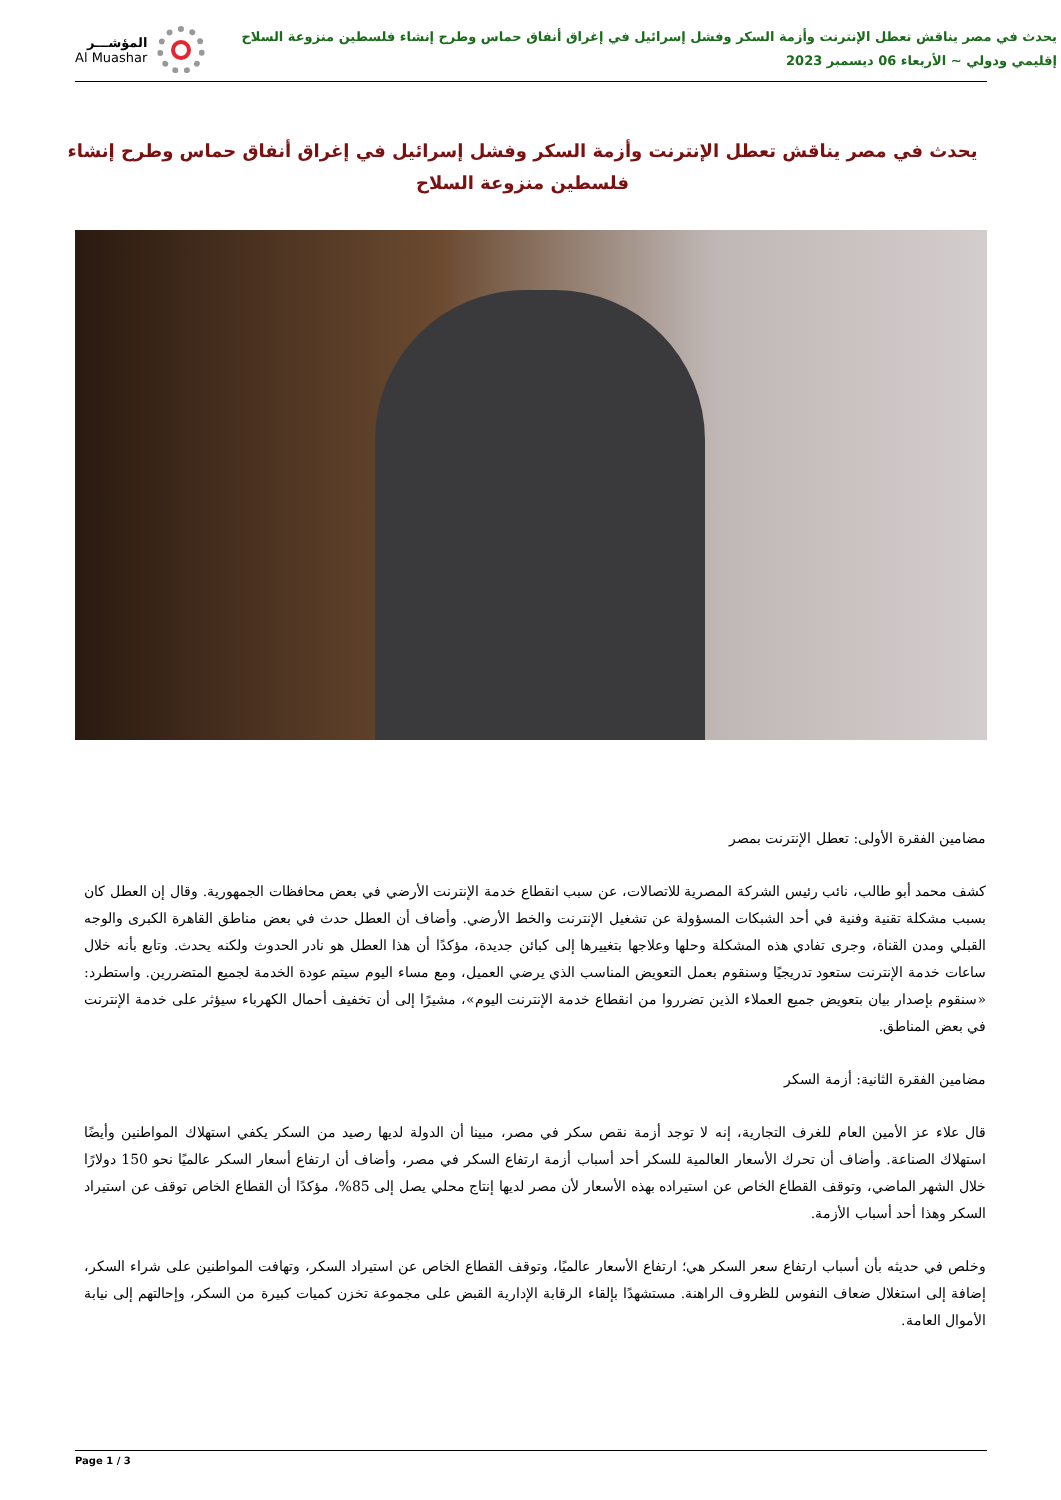يحدث في مصر يناقش تعطل الإنترنت وأزمة السكر وفشل إسرائيل في إغراق أنفاق حماس وطرح إنشاء فلسطين منزوعة السلاح
إقليمي ودولي ~ الأربعاء 06 ديسمبر 2023
المؤشـــر
Al Muashar
يحدث في مصر يناقش تعطل الإنترنت وأزمة السكر وفشل إسرائيل في إغراق أنفاق حماس وطرح إنشاء فلسطين منزوعة السلاح
مضامين الفقرة الأولى: تعطل الإنترنت بمصر
كشف محمد أبو طالب، نائب رئيس الشركة المصرية للاتصالات، عن سبب انقطاع خدمة الإنترنت الأرضي في بعض محافظات الجمهورية. وقال إن العطل كان بسبب مشكلة تقنية وفنية في أحد الشبكات المسؤولة عن تشغيل الإنترنت والخط الأرضي. وأضاف أن العطل حدث في بعض مناطق القاهرة الكبرى والوجه القبلي ومدن القناة، وجرى تفادي هذه المشكلة وحلها وعلاجها بتغييرها إلى كبائن جديدة، مؤكدًا أن هذا العطل هو نادر الحدوث ولكنه يحدث. وتابع بأنه خلال ساعات خدمة الإنترنت ستعود تدريجيًا وسنقوم بعمل التعويض المناسب الذي يرضي العميل، ومع مساء اليوم سيتم عودة الخدمة لجميع المتضررين. واستطرد: «سنقوم بإصدار بيان بتعويض جميع العملاء الذين تضرروا من انقطاع خدمة الإنترنت اليوم»، مشيرًا إلى أن تخفيف أحمال الكهرباء سيؤثر على خدمة الإنترنت في بعض المناطق.
مضامين الفقرة الثانية: أزمة السكر
قال علاء عز الأمين العام للغرف التجارية، إنه لا توجد أزمة نقص سكر في مصر، مبينا أن الدولة لديها رصيد من السكر يكفي استهلاك المواطنين وأيضًا استهلاك الصناعة. وأضاف أن تحرك الأسعار العالمية للسكر أحد أسباب أزمة ارتفاع السكر في مصر، وأضاف أن ارتفاع أسعار السكر عالميًا نحو 150 دولارًا خلال الشهر الماضي، وتوقف القطاع الخاص عن استيراده بهذه الأسعار لأن مصر لديها إنتاج محلي يصل إلى 85%، مؤكدًا أن القطاع الخاص توقف عن استيراد السكر وهذا أحد أسباب الأزمة.
وخلص في حديثه بأن أسباب ارتفاع سعر السكر هي؛ ارتفاع الأسعار عالميًا، وتوقف القطاع الخاص عن استيراد السكر، وتهافت المواطنين على شراء السكر، إضافة إلى استغلال ضعاف النفوس للظروف الراهنة. مستشهدًا بإلقاء الرقابة الإدارية القبض على مجموعة تخزن كميات كبيرة من السكر، وإحالتهم إلى نيابة الأموال العامة.
Page 1 / 3